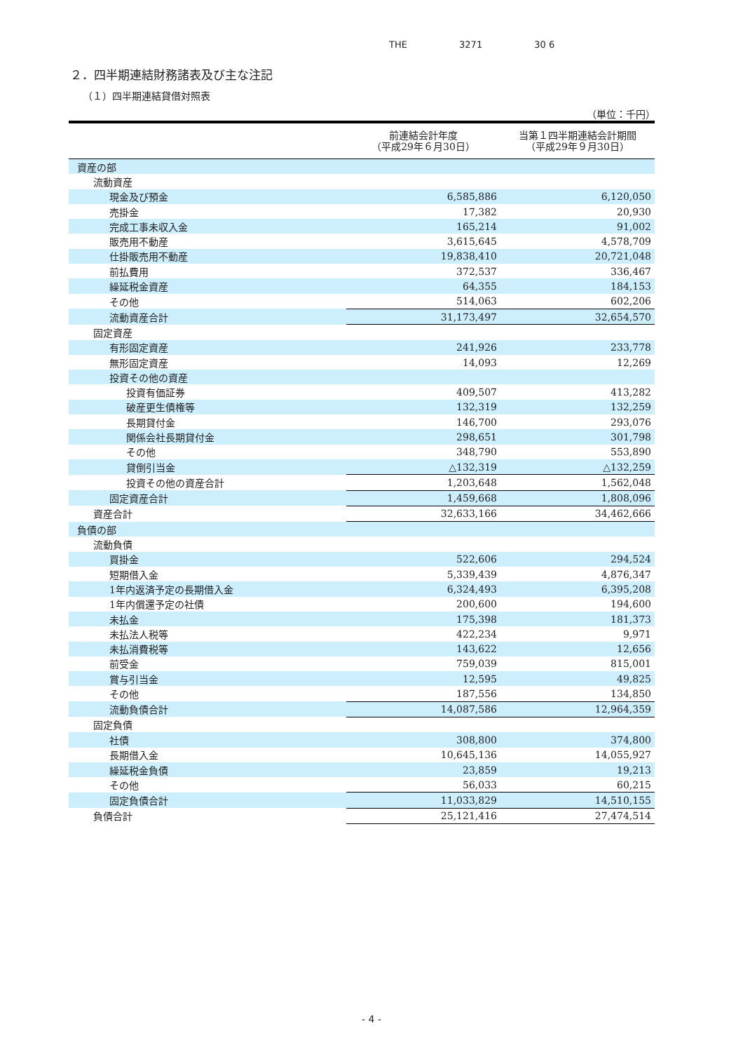THE 3271 30 6
２．四半期連結財務諸表及び主な注記
（１）四半期連結貸借対照表
（単位：千円）
| | 前連結会計年度 （平成29年６月30日） | 当第１四半期連結会計期間 （平成29年９月30日） |
| --- | --- | --- |
| 資産の部 | | |
| 流動資産 | | |
| 現金及び預金 | 6,585,886 | 6,120,050 |
| 売掛金 | 17,382 | 20,930 |
| 完成工事未収入金 | 165,214 | 91,002 |
| 販売用不動産 | 3,615,645 | 4,578,709 |
| 仕掛販売用不動産 | 19,838,410 | 20,721,048 |
| 前払費用 | 372,537 | 336,467 |
| 繰延税金資産 | 64,355 | 184,153 |
| その他 | 514,063 | 602,206 |
| 流動資産合計 | 31,173,497 | 32,654,570 |
| 固定資産 | | |
| 有形固定資産 | 241,926 | 233,778 |
| 無形固定資産 | 14,093 | 12,269 |
| 投資その他の資産 | | |
| 投資有価証券 | 409,507 | 413,282 |
| 破産更生債権等 | 132,319 | 132,259 |
| 長期貸付金 | 146,700 | 293,076 |
| 関係会社長期貸付金 | 298,651 | 301,798 |
| その他 | 348,790 | 553,890 |
| 貸倒引当金 | △132,319 | △132,259 |
| 投資その他の資産合計 | 1,203,648 | 1,562,048 |
| 固定資産合計 | 1,459,668 | 1,808,096 |
| 資産合計 | 32,633,166 | 34,462,666 |
| 負債の部 | | |
| 流動負債 | | |
| 買掛金 | 522,606 | 294,524 |
| 短期借入金 | 5,339,439 | 4,876,347 |
| 1年内返済予定の長期借入金 | 6,324,493 | 6,395,208 |
| 1年内償還予定の社債 | 200,600 | 194,600 |
| 未払金 | 175,398 | 181,373 |
| 未払法人税等 | 422,234 | 9,971 |
| 未払消費税等 | 143,622 | 12,656 |
| 前受金 | 759,039 | 815,001 |
| 賞与引当金 | 12,595 | 49,825 |
| その他 | 187,556 | 134,850 |
| 流動負債合計 | 14,087,586 | 12,964,359 |
| 固定負債 | | |
| 社債 | 308,800 | 374,800 |
| 長期借入金 | 10,645,136 | 14,055,927 |
| 繰延税金負債 | 23,859 | 19,213 |
| その他 | 56,033 | 60,215 |
| 固定負債合計 | 11,033,829 | 14,510,155 |
| 負債合計 | 25,121,416 | 27,474,514 |
- 4 -